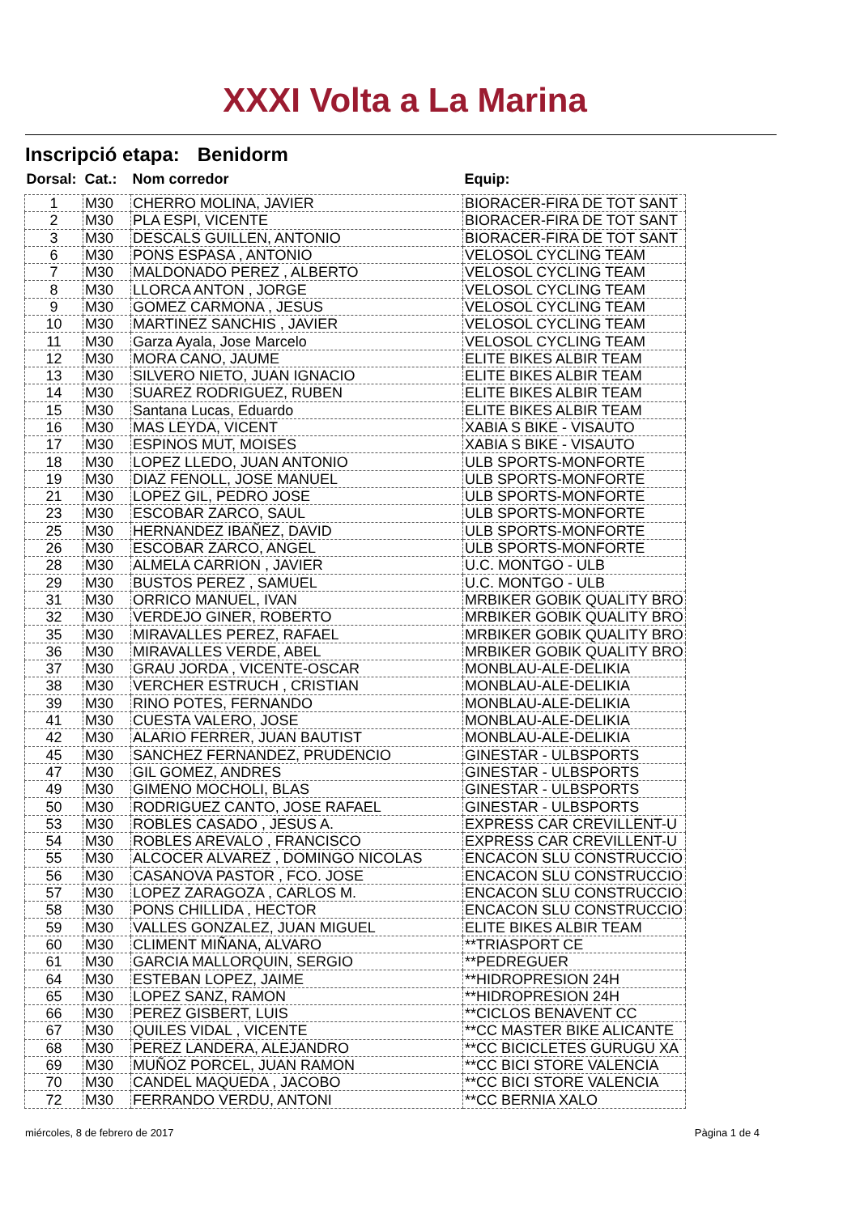XXXI Volta a La Marina
Inscripció etapa: Benidorm
| Dorsal: | Cat.: | Nom corredor | Equip: |
| --- | --- | --- | --- |
| 1 | M30 | CHERRO MOLINA, JAVIER | BIORACER-FIRA DE TOT SANT |
| 2 | M30 | PLA ESPI, VICENTE | BIORACER-FIRA DE TOT SANT |
| 3 | M30 | DESCALS GUILLEN, ANTONIO | BIORACER-FIRA DE TOT SANT |
| 6 | M30 | PONS ESPASA , ANTONIO | VELOSOL CYCLING TEAM |
| 7 | M30 | MALDONADO PEREZ , ALBERTO | VELOSOL CYCLING TEAM |
| 8 | M30 | LLORCA ANTON , JORGE | VELOSOL CYCLING TEAM |
| 9 | M30 | GOMEZ CARMONA , JESUS | VELOSOL CYCLING TEAM |
| 10 | M30 | MARTINEZ SANCHIS , JAVIER | VELOSOL CYCLING TEAM |
| 11 | M30 | Garza Ayala, Jose Marcelo | VELOSOL CYCLING TEAM |
| 12 | M30 | MORA CANO, JAUME | ELITE BIKES ALBIR TEAM |
| 13 | M30 | SILVERO NIETO, JUAN IGNACIO | ELITE BIKES ALBIR TEAM |
| 14 | M30 | SUAREZ RODRIGUEZ, RUBEN | ELITE BIKES ALBIR TEAM |
| 15 | M30 | Santana Lucas, Eduardo | ELITE BIKES ALBIR TEAM |
| 16 | M30 | MAS LEYDA, VICENT | XABIA S BIKE - VISAUTO |
| 17 | M30 | ESPINOS MUT, MOISES | XABIA S BIKE - VISAUTO |
| 18 | M30 | LOPEZ LLEDO, JUAN ANTONIO | ULB SPORTS-MONFORTE |
| 19 | M30 | DIAZ FENOLL, JOSE MANUEL | ULB SPORTS-MONFORTE |
| 21 | M30 | LOPEZ GIL, PEDRO JOSE | ULB SPORTS-MONFORTE |
| 23 | M30 | ESCOBAR ZARCO, SAUL | ULB SPORTS-MONFORTE |
| 25 | M30 | HERNANDEZ IBAÑEZ, DAVID | ULB SPORTS-MONFORTE |
| 26 | M30 | ESCOBAR ZARCO, ANGEL | ULB SPORTS-MONFORTE |
| 28 | M30 | ALMELA CARRION , JAVIER | U.C. MONTGO - ULB |
| 29 | M30 | BUSTOS PEREZ , SAMUEL | U.C. MONTGO - ULB |
| 31 | M30 | ORRICO MANUEL, IVAN | MRBIKER GOBIK QUALITY BRO |
| 32 | M30 | VERDEJO GINER, ROBERTO | MRBIKER GOBIK QUALITY BRO |
| 35 | M30 | MIRAVALLES PEREZ, RAFAEL | MRBIKER GOBIK QUALITY BRO |
| 36 | M30 | MIRAVALLES VERDE, ABEL | MRBIKER GOBIK QUALITY BRO |
| 37 | M30 | GRAU JORDA , VICENTE-OSCAR | MONBLAU-ALE-DELIKIA |
| 38 | M30 | VERCHER ESTRUCH , CRISTIAN | MONBLAU-ALE-DELIKIA |
| 39 | M30 | RINO POTES, FERNANDO | MONBLAU-ALE-DELIKIA |
| 41 | M30 | CUESTA VALERO, JOSE | MONBLAU-ALE-DELIKIA |
| 42 | M30 | ALARIO FERRER, JUAN BAUTIST | MONBLAU-ALE-DELIKIA |
| 45 | M30 | SANCHEZ FERNANDEZ, PRUDENCIO | GINESTAR - ULBSPORTS |
| 47 | M30 | GIL GOMEZ, ANDRES | GINESTAR - ULBSPORTS |
| 49 | M30 | GIMENO MOCHOLI, BLAS | GINESTAR - ULBSPORTS |
| 50 | M30 | RODRIGUEZ CANTO, JOSE RAFAEL | GINESTAR - ULBSPORTS |
| 53 | M30 | ROBLES CASADO , JESUS A. | EXPRESS CAR CREVILLENT-U |
| 54 | M30 | ROBLES AREVALO , FRANCISCO | EXPRESS CAR CREVILLENT-U |
| 55 | M30 | ALCOCER ALVAREZ , DOMINGO NICOLAS | ENCACON SLU CONSTRUCCIO |
| 56 | M30 | CASANOVA PASTOR , FCO. JOSE | ENCACON SLU CONSTRUCCIO |
| 57 | M30 | LOPEZ ZARAGOZA , CARLOS M. | ENCACON SLU CONSTRUCCIO |
| 58 | M30 | PONS CHILLIDA , HECTOR | ENCACON SLU CONSTRUCCIO |
| 59 | M30 | VALLES GONZALEZ, JUAN MIGUEL | ELITE BIKES ALBIR TEAM |
| 60 | M30 | CLIMENT MIÑANA, ALVARO | **TRIASPORT CE |
| 61 | M30 | GARCIA MALLORQUIN, SERGIO | **PEDREGUER |
| 64 | M30 | ESTEBAN LOPEZ, JAIME | **HIDROPRESION 24H |
| 65 | M30 | LOPEZ SANZ, RAMON | **HIDROPRESION 24H |
| 66 | M30 | PEREZ GISBERT, LUIS | **CICLOS BENAVENT CC |
| 67 | M30 | QUILES VIDAL , VICENTE | **CC MASTER BIKE ALICANTE |
| 68 | M30 | PEREZ LANDERA, ALEJANDRO | **CC BICICLETES GURUGU XA |
| 69 | M30 | MUÑOZ PORCEL, JUAN RAMON | **CC BICI STORE VALENCIA |
| 70 | M30 | CANDEL MAQUEDA , JACOBO | **CC BICI STORE VALENCIA |
| 72 | M30 | FERRANDO VERDU, ANTONI | **CC BERNIA XALO |
miércoles, 8 de febrero de 2017 Pàgina 1 de 4